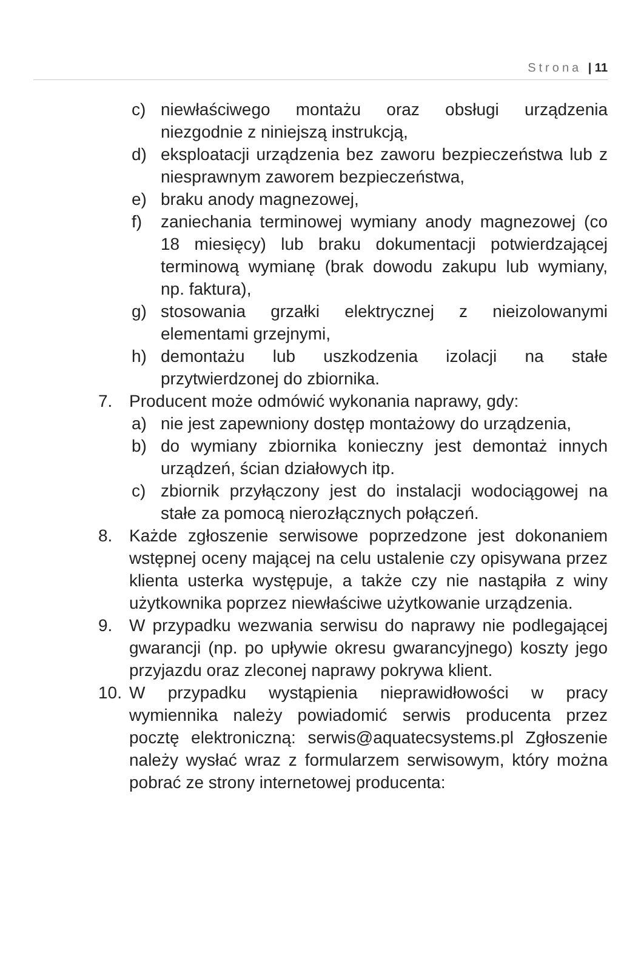Strona | 11
c) niewłaściwego montażu oraz obsługi urządzenia niezgodnie z niniejszą instrukcją,
d) eksploatacji urządzenia bez zaworu bezpieczeństwa lub z niesprawnym zaworem bezpieczeństwa,
e) braku anody magnezowej,
f) zaniechania terminowej wymiany anody magnezowej (co 18 miesięcy) lub braku dokumentacji potwierdzającej terminową wymianę (brak dowodu zakupu lub wymiany, np. faktura),
g) stosowania grzałki elektrycznej z nieizolowanymi elementami grzejnymi,
h) demontażu lub uszkodzenia izolacji na stałe przytwierdzonej do zbiornika.
7. Producent może odmówić wykonania naprawy, gdy:
a) nie jest zapewniony dostęp montażowy do urządzenia,
b) do wymiany zbiornika konieczny jest demontaż innych urządzeń, ścian działowych itp.
c) zbiornik przyłączony jest do instalacji wodociągowej na stałe za pomocą nierozłącznych połączeń.
8. Każde zgłoszenie serwisowe poprzedzone jest dokonaniem wstępnej oceny mającej na celu ustalenie czy opisywana przez klienta usterka występuje, a także czy nie nastąpiła z winy użytkownika poprzez niewłaściwe użytkowanie urządzenia.
9. W przypadku wezwania serwisu do naprawy nie podlegającej gwarancji (np. po upływie okresu gwarancyjnego) koszty jego przyjazdu oraz zleconej naprawy pokrywa klient.
10. W przypadku wystąpienia nieprawidłowości w pracy wymiennika należy powiadomić serwis producenta przez pocztę elektroniczną: serwis@aquatecsystems.pl Zgłoszenie należy wysłać wraz z formularzem serwisowym, który można pobrać ze strony internetowej producenta: